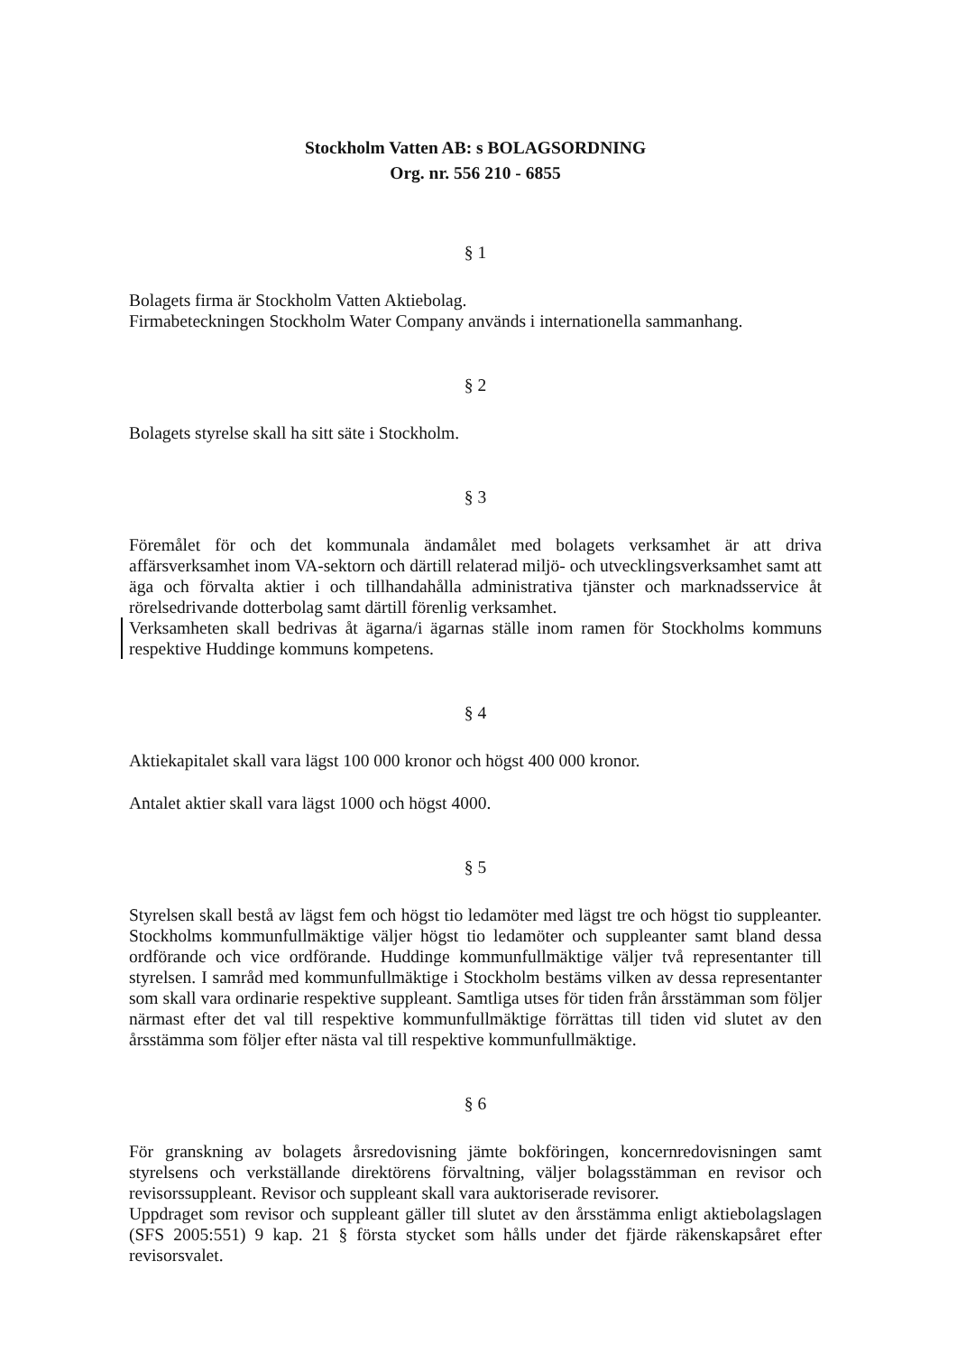Stockholm Vatten AB: s BOLAGSORDNING
Org. nr. 556 210 - 6855
§ 1
Bolagets firma är Stockholm Vatten Aktiebolag.
Firmabeteckningen Stockholm Water Company används i internationella sammanhang.
§ 2
Bolagets styrelse skall ha sitt säte i Stockholm.
§ 3
Föremålet för och det kommunala ändamålet med bolagets verksamhet är att driva affärsverksamhet inom VA-sektorn och därtill relaterad miljö- och utvecklingsverksamhet samt att äga och förvalta aktier i och tillhandahålla administrativa tjänster och marknadsservice åt rörelsedrivande dotterbolag samt därtill förenlig verksamhet.
Verksamheten skall bedrivas åt ägarna/i ägarnas ställe inom ramen för Stockholms kommuns respektive Huddinge kommuns kompetens.
§ 4
Aktiekapitalet skall vara lägst 100 000 kronor och högst 400 000 kronor.
Antalet aktier skall vara lägst 1000 och högst 4000.
§ 5
Styrelsen skall bestå av lägst fem och högst tio ledamöter med lägst tre och högst tio suppleanter. Stockholms kommunfullmäktige väljer högst tio ledamöter och suppleanter samt bland dessa ordförande och vice ordförande. Huddinge kommunfullmäktige väljer två representanter till styrelsen. I samråd med kommunfullmäktige i Stockholm bestäms vilken av dessa representanter som skall vara ordinarie respektive suppleant. Samtliga utses för tiden från årsstämman som följer närmast efter det val till respektive kommunfullmäktige förrättas till tiden vid slutet av den årsstämma som följer efter nästa val till respektive kommunfullmäktige.
§ 6
För granskning av bolagets årsredovisning jämte bokföringen, koncernredovisningen samt styrelsens och verkställande direktörens förvaltning, väljer bolagsstämman en revisor och revisorssuppleant. Revisor och suppleant skall vara auktoriserade revisorer.
Uppdraget som revisor och suppleant gäller till slutet av den årsstämma enligt aktiebolagslagen (SFS 2005:551) 9 kap. 21 § första stycket som hålls under det fjärde räkenskapsåret efter revisorsvalet.